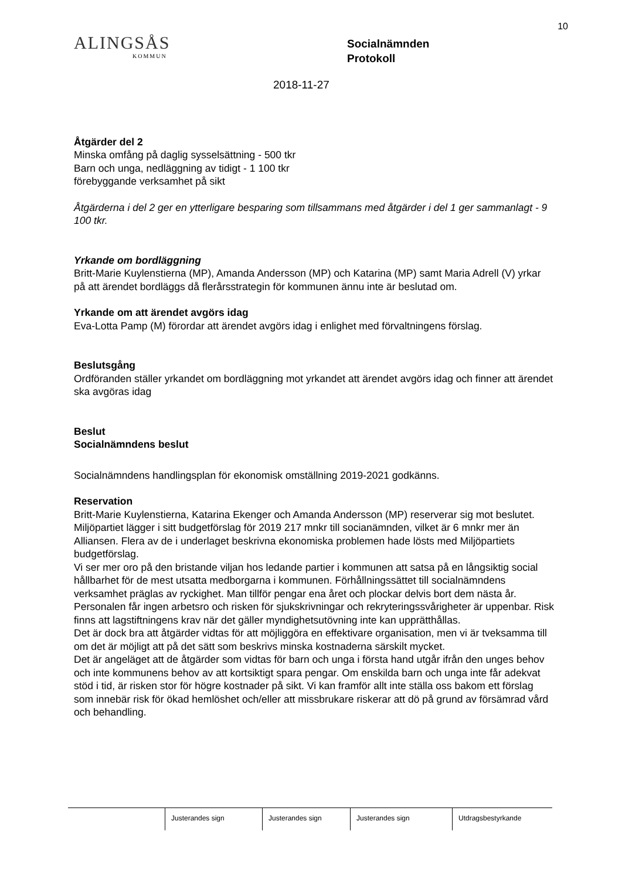10
ALINGSÅS
KOMMUN
Socialnämnden
Protokoll
2018-11-27
Åtgärder del 2
Minska omfång på daglig sysselsättning - 500 tkr
Barn och unga, nedläggning av tidigt - 1 100 tkr
förebyggande verksamhet på sikt
Åtgärderna i del 2 ger en ytterligare besparing som tillsammans med åtgärder i del 1 ger sammanlagt - 9 100 tkr.
Yrkande om bordläggning
Britt-Marie Kuylenstierna (MP), Amanda Andersson (MP) och Katarina (MP) samt Maria Adrell (V) yrkar på att ärendet bordläggs då flerårsstrategin för kommunen ännu inte är beslutad om.
Yrkande om att ärendet avgörs idag
Eva-Lotta Pamp (M) förordar att ärendet avgörs idag i enlighet med förvaltningens förslag.
Beslutsgång
Ordföranden ställer yrkandet om bordläggning mot yrkandet att ärendet avgörs idag och finner att ärendet ska avgöras idag
Beslut
Socialnämndens beslut
Socialnämndens handlingsplan för ekonomisk omställning 2019-2021 godkänns.
Reservation
Britt-Marie Kuylenstierna, Katarina Ekenger och Amanda Andersson (MP) reserverar sig mot beslutet.
Miljöpartiet lägger i sitt budgetförslag för 2019 217 mnkr till socianämnden, vilket är 6 mnkr mer än Alliansen. Flera av de i underlaget beskrivna ekonomiska problemen hade lösts med Miljöpartiets budgetförslag.
Vi ser mer oro på den bristande viljan hos ledande partier i kommunen att satsa på en långsiktig social hållbarhet för de mest utsatta medborgarna i kommunen. Förhållningssättet till socialnämndens verksamhet präglas av ryckighet. Man tillför pengar ena året och plockar delvis bort dem nästa år. Personalen får ingen arbetsro och risken för sjukskrivningar och rekryteringssvårigheter är uppenbar. Risk finns att lagstiftningens krav när det gäller myndighetsutövning inte kan upprätthållas.
Det är dock bra att åtgärder vidtas för att möjliggöra en effektivare organisation, men vi är tveksamma till om det är möjligt att på det sätt som beskrivs minska kostnaderna särskilt mycket.
Det är angeläget att de åtgärder som vidtas för barn och unga i första hand utgår ifrån den unges behov och inte kommunens behov av att kortsiktigt spara pengar. Om enskilda barn och unga inte får adekvat stöd i tid, är risken stor för högre kostnader på sikt. Vi kan framför allt inte ställa oss bakom ett förslag som innebär risk för ökad hemlöshet och/eller att missbrukare riskerar att dö på grund av försämrad vård och behandling.
Justerandes sign Justerandes sign Justerandes sign Utdragsbestyrkande